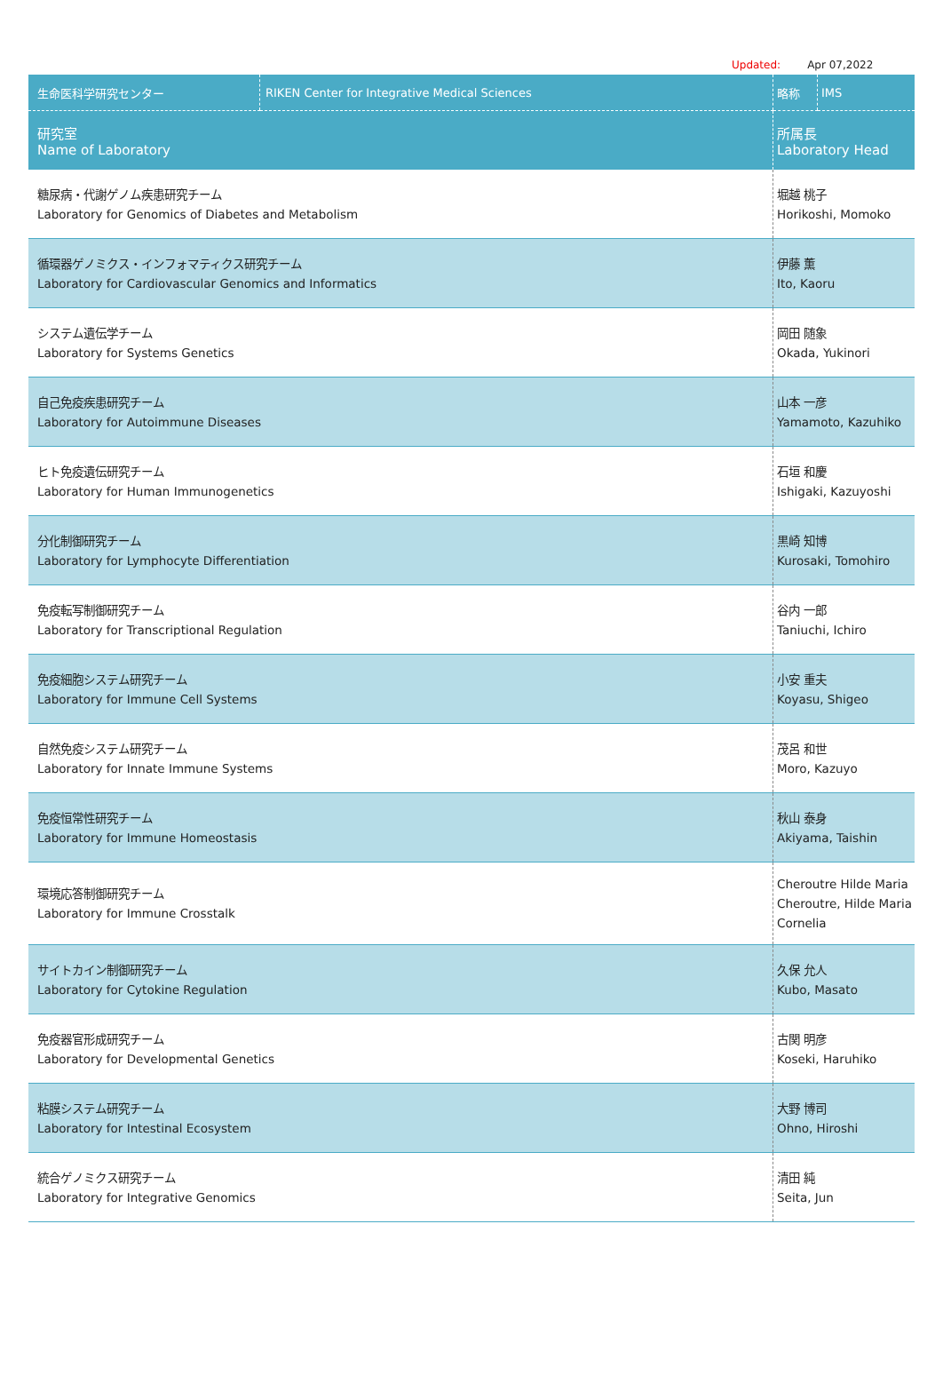Updated: Apr 07,2022
| 生命医科学研究センター | RIKEN Center for Integrative Medical Sciences | 略称 | IMS |
| --- | --- | --- | --- |
| 研究室 Name of Laboratory | | 所属長 Laboratory Head | |
| 糖尿病・代謝ゲノム疾患研究チーム Laboratory for Genomics of Diabetes and Metabolism | | 堀越 桃子 Horikoshi, Momoko | |
| 循環器ゲノミクス・インフォマティクス研究チーム Laboratory for Cardiovascular Genomics and Informatics | | 伊藤 薫 Ito, Kaoru | |
| システム遺伝学チーム Laboratory for Systems Genetics | | 岡田 随象 Okada, Yukinori | |
| 自己免疫疾患研究チーム Laboratory for Autoimmune Diseases | | 山本 一彦 Yamamoto, Kazuhiko | |
| ヒト免疫遺伝研究チーム Laboratory for Human Immunogenetics | | 石垣 和慶 Ishigaki, Kazuyoshi | |
| 分化制御研究チーム Laboratory for Lymphocyte Differentiation | | 黒崎 知博 Kurosaki, Tomohiro | |
| 免疫転写制御研究チーム Laboratory for Transcriptional Regulation | | 谷内 一郎 Taniuchi, Ichiro | |
| 免疫細胞システム研究チーム Laboratory for Immune Cell Systems | | 小安 重夫 Koyasu, Shigeo | |
| 自然免疫システム研究チーム Laboratory for Innate Immune Systems | | 茂呂 和世 Moro, Kazuyo | |
| 免疫恒常性研究チーム Laboratory for Immune Homeostasis | | 秋山 泰身 Akiyama, Taishin | |
| 環境応答制御研究チーム Laboratory for Immune Crosstalk | | Cheroutre Hilde Maria Cheroutre, Hilde Maria Cornelia | |
| サイトカイン制御研究チーム Laboratory for Cytokine Regulation | | 久保 允人 Kubo, Masato | |
| 免疫器官形成研究チーム Laboratory for Developmental Genetics | | 古関 明彦 Koseki, Haruhiko | |
| 粘膜システム研究チーム Laboratory for Intestinal Ecosystem | | 大野 博司 Ohno, Hiroshi | |
| 統合ゲノミクス研究チーム Laboratory for Integrative Genomics | | 清田 純 Seita, Jun | |